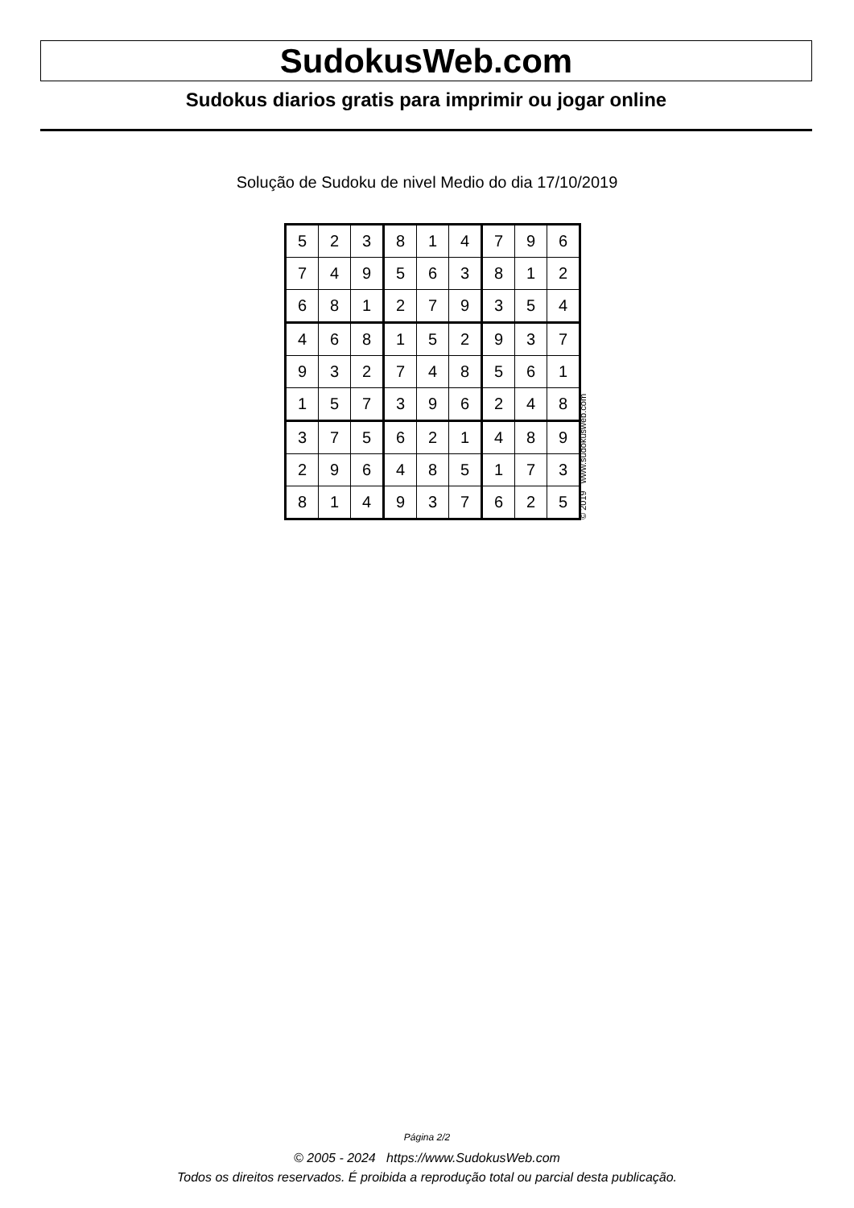SudokusWeb.com
Sudokus diarios gratis para imprimir ou jogar online
Solução de Sudoku de nivel Medio do dia 17/10/2019
| 5 | 2 | 3 | 8 | 1 | 4 | 7 | 9 | 6 |
| 7 | 4 | 9 | 5 | 6 | 3 | 8 | 1 | 2 |
| 6 | 8 | 1 | 2 | 7 | 9 | 3 | 5 | 4 |
| 4 | 6 | 8 | 1 | 5 | 2 | 9 | 3 | 7 |
| 9 | 3 | 2 | 7 | 4 | 8 | 5 | 6 | 1 |
| 1 | 5 | 7 | 3 | 9 | 6 | 2 | 4 | 8 |
| 3 | 7 | 5 | 6 | 2 | 1 | 4 | 8 | 9 |
| 2 | 9 | 6 | 4 | 8 | 5 | 1 | 7 | 3 |
| 8 | 1 | 4 | 9 | 3 | 7 | 6 | 2 | 5 |
© 2019 www.sudokusweb.com
Página 2/2
© 2005 - 2024 https://www.SudokusWeb.com
Todos os direitos reservados. É proibida a reprodução total ou parcial desta publicação.